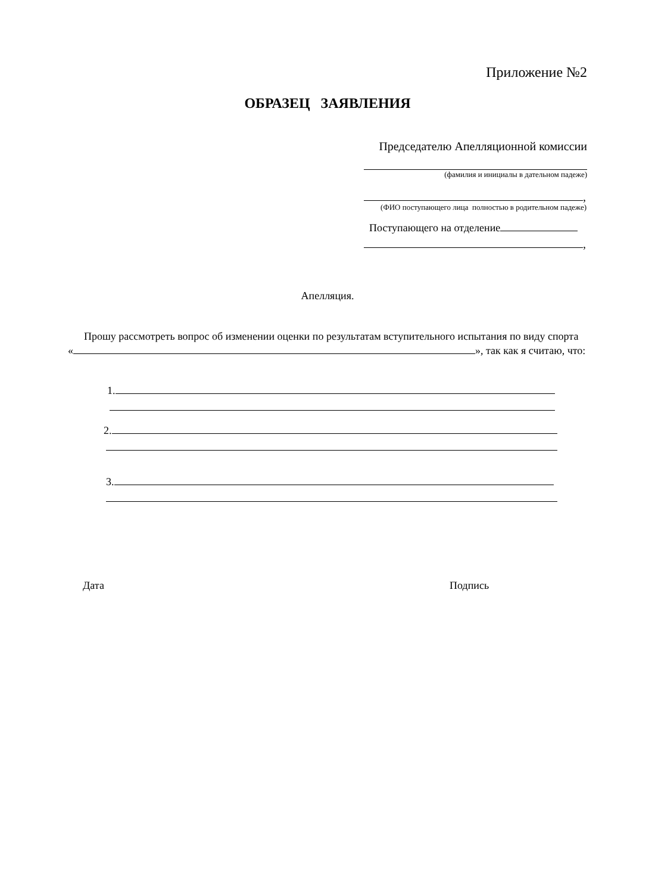Приложение №2
ОБРАЗЕЦ ЗАЯВЛЕНИЯ
Председателю Апелляционной комиссии
(фамилия и инициалы в дательном падеже)
,
(ФИО поступающего лица полностью в родительном падеже)
Поступающего на отделение
,
Апелляция.
Прошу рассмотреть вопрос об изменении оценки по результатам вступительного испытания по виду спорта « », так как я считаю, что:
1.
2.
3.
Дата Подпись